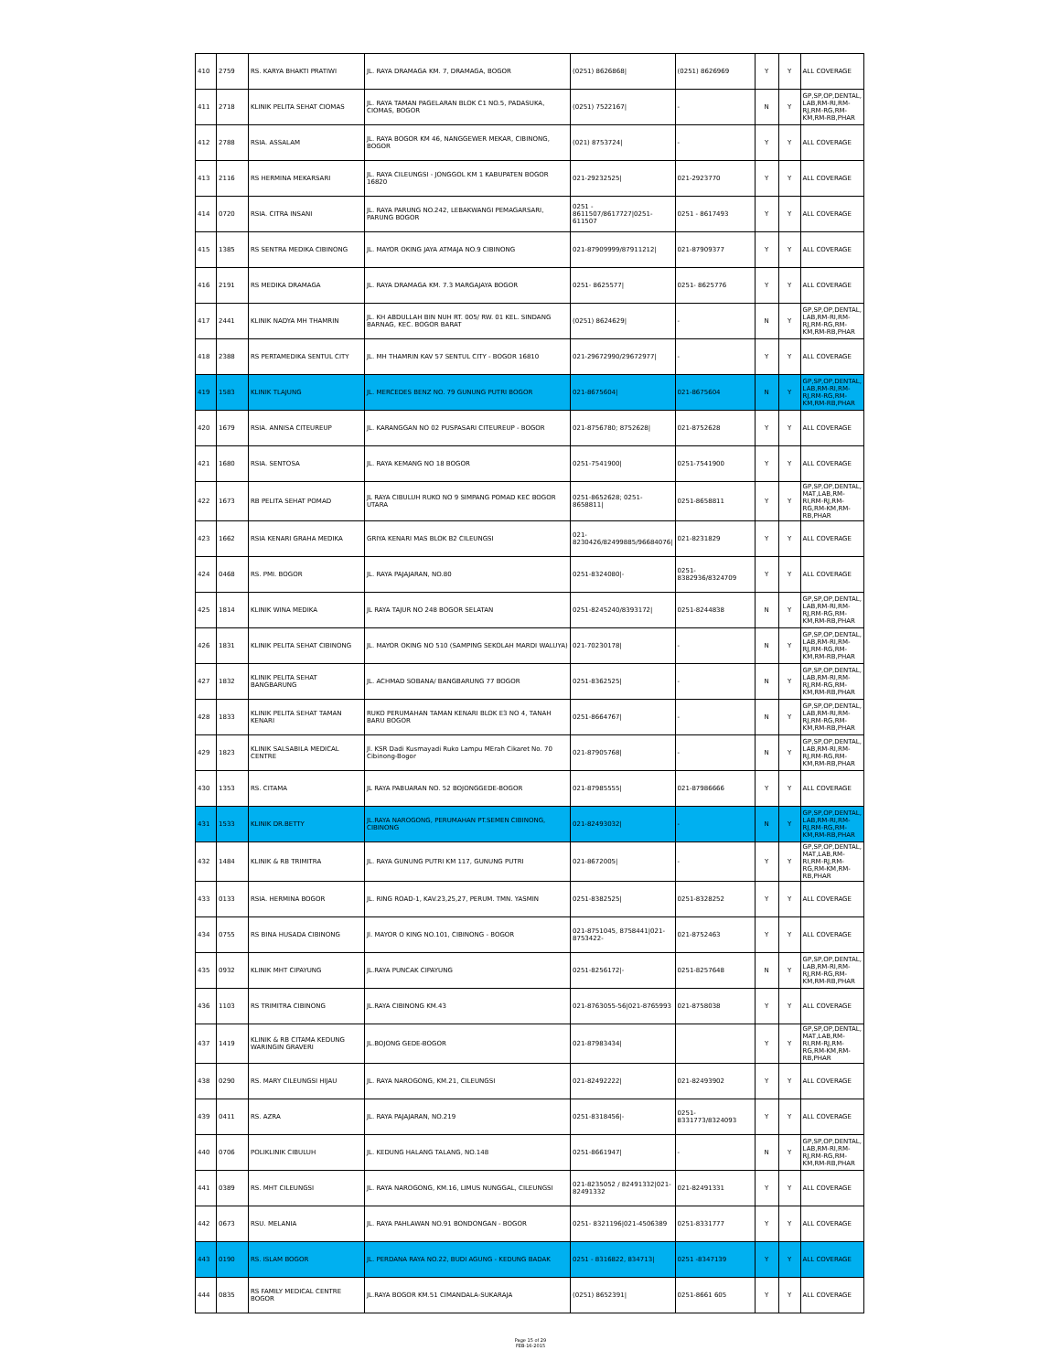| 410 | 2759 | RS. KARYA BHAKTI PRATIWI | JL. RAYA DRAMAGA KM. 7, DRAMAGA, BOGOR | (0251) 8626868/ | (0251) 8626969 | Y | Y | ALL COVERAGE |
| 411 | 2718 | KLINIK PELITA SEHAT CIOMAS | JL. RAYA TAMAN PAGELARAN BLOK C1 NO.5, PADASUKA, CIOMAS, BOGOR | (0251) 7522167/ | - | N | Y | GP,SP,OP,DENTAL, LAB,RM-RI,RM-RJ,RM-RG,RM-KM,RM-RB,PHAR |
| 412 | 2788 | RSIA. ASSALAM | JL. RAYA BOGOR KM 46, NANGGEWER MEKAR, CIBINONG, BOGOR | (021) 8753724/ | - | Y | Y | ALL COVERAGE |
| 413 | 2116 | RS HERMINA MEKARSARI | JL. RAYA CILEUNGSI - JONGGOL KM 1 KABUPATEN BOGOR 16820 | 021-29232525/ | 021-2923770 | Y | Y | ALL COVERAGE |
| 414 | 0720 | RSIA. CITRA INSANI | JL. RAYA PARUNG NO.242, LEBAKWANGI PEMAGARSARI, PARUNG BOGOR | 0251 - 8611507/8617727/0251-611507 | 0251 - 8617493 | Y | Y | ALL COVERAGE |
| 415 | 1385 | RS SENTRA MEDIKA CIBINONG | JL. MAYOR OKING JAYA ATMAJA NO.9 CIBINONG | 021-87909999/87911212/ | 021-87909377 | Y | Y | ALL COVERAGE |
| 416 | 2191 | RS MEDIKA DRAMAGA | JL. RAYA DRAMAGA KM. 7.3 MARGAJAYA BOGOR | 0251- 8625577/ | 0251- 8625776 | Y | Y | ALL COVERAGE |
| 417 | 2441 | KLINIK NADYA MH THAMRIN | JL. KH ABDULLAH BIN NUH RT. 005/ RW. 01 KEL. SINDANG BARNAG, KEC. BOGOR BARAT | (0251) 8624629/ | - | N | Y | GP,SP,OP,DENTAL, LAB,RM-RI,RM-RJ,RM-RG,RM-KM,RM-RB,PHAR |
| 418 | 2388 | RS PERTAMEDIKA SENTUL CITY | JL. MH THAMRIN KAV 57 SENTUL CITY - BOGOR 16810 | 021-29672990/29672977/ | - | Y | Y | ALL COVERAGE |
| 419 | 1583 | KLINIK TLAJUNG | JL. MERCEDES BENZ NO. 79 GUNUNG PUTRI BOGOR | 021-8675604/ | 021-8675604 | N | Y | GP,SP,OP,DENTAL, LAB,RM-RI,RM-RJ,RM-RG,RM-KM,RM-RB,PHAR |
| 420 | 1679 | RSIA. ANNISA CITEUREUP | JL. KARANGGAN NO 02 PUSPASARI CITEUREUP - BOGOR | 021-8756780; 8752628/ | 021-8752628 | Y | Y | ALL COVERAGE |
| 421 | 1680 | RSIA. SENTOSA | JL. RAYA KEMANG NO 18 BOGOR | 0251-7541900/ | 0251-7541900 | Y | Y | ALL COVERAGE |
| 422 | 1673 | RB PELITA SEHAT POMAD | JL RAYA CIBULUH RUKO NO 9 SIMPANG POMAD KEC BOGOR UTARA | 0251-8652628; 0251-8658811/ | 0251-8658811 | Y | Y | GP,SP,OP,DENTAL, MAT,LAB,RM-RI,RM-RJ,RM-RG,RM-KM,RM-RB,PHAR |
| 423 | 1662 | RSIA KENARI GRAHA MEDIKA | GRIYA KENARI MAS BLOK B2 CILEUNGSI | 021-8230426/82499885/96684076/ | 021-8231829 | Y | Y | ALL COVERAGE |
| 424 | 0468 | RS. PMI. BOGOR | JL. RAYA PAJAJARAN, NO.80 | 0251-8324080/- | 0251-8382936/8324709 | Y | Y | ALL COVERAGE |
| 425 | 1814 | KLINIK WINA MEDIKA | JL RAYA TAJUR NO 248 BOGOR SELATAN | 0251-8245240/8393172/ | 0251-8244838 | N | Y | GP,SP,OP,DENTAL, LAB,RM-RI,RM-RJ,RM-RG,RM-KM,RM-RB,PHAR |
| 426 | 1831 | KLINIK PELITA SEHAT CIBINONG | JL. MAYOR OKING NO 510 (SAMPING SEKOLAH MARDI WALUYA) | 021-70230178/ | - | N | Y | GP,SP,OP,DENTAL, LAB,RM-RI,RM-RJ,RM-RG,RM-KM,RM-RB,PHAR |
| 427 | 1832 | KLINIK PELITA SEHAT BANGBARUNG | JL. ACHMAD SOBANA/ BANGBARUNG 77 BOGOR | 0251-8362525/ | - | N | Y | GP,SP,OP,DENTAL, LAB,RM-RI,RM-RJ,RM-RG,RM-KM,RM-RB,PHAR |
| 428 | 1833 | KLINIK PELITA SEHAT TAMAN KENARI | RUKO PERUMAHAN TAMAN KENARI BLOK E3 NO 4, TANAH BARU BOGOR | 0251-8664767/ | - | N | Y | GP,SP,OP,DENTAL, LAB,RM-RI,RM-RJ,RM-RG,RM-KM,RM-RB,PHAR |
| 429 | 1823 | KLINIK SALSABILA MEDICAL CENTRE | Jl. KSR Dadi Kusmayadi Ruko Lampu MErah Cikaret No. 70 Cibinong-Bogor | 021-87905768/ | - | N | Y | GP,SP,OP,DENTAL, LAB,RM-RI,RM-RJ,RM-RG,RM-KM,RM-RB,PHAR |
| 430 | 1353 | RS. CITAMA | JL RAYA PABUARAN NO. 52 BOJONGGEDE-BOGOR | 021-87985555/ | 021-87986666 | Y | Y | ALL COVERAGE |
| 431 | 1533 | KLINIK DR.BETTY | JL.RAYA NAROGONG, PERUMAHAN PT.SEMEN CIBINONG, CIBINONG | 021-82493032/ | - | N | Y | GP,SP,OP,DENTAL, LAB,RM-RI,RM-RJ,RM-RG,RM-KM,RM-RB,PHAR |
| 432 | 1484 | KLINIK & RB TRIMITRA | JL. RAYA GUNUNG PUTRI KM 117, GUNUNG PUTRI | 021-8672005/ | - | Y | Y | GP,SP,OP,DENTAL, MAT,LAB,RM-RI,RM-RJ,RM-RG,RM-KM,RM-RB,PHAR |
| 433 | 0133 | RSIA. HERMINA BOGOR | JL. RING ROAD-1, KAV.23,25,27, PERUM. TMN. YASMIN | 0251-8382525/ | 0251-8328252 | Y | Y | ALL COVERAGE |
| 434 | 0755 | RS BINA HUSADA CIBINONG | Jl. MAYOR O KING NO.101, CIBINONG - BOGOR | 021-8751045, 8758441/021-8753422- | 021-8752463 | Y | Y | ALL COVERAGE |
| 435 | 0932 | KLINIK MHT CIPAYUNG | JL.RAYA PUNCAK CIPAYUNG | 0251-8256172/- | 0251-8257648 | N | Y | GP,SP,OP,DENTAL, LAB,RM-RI,RM-RJ,RM-RG,RM-KM,RM-RB,PHAR |
| 436 | 1103 | RS TRIMITRA CIBINONG | JL.RAYA CIBINONG KM.43 | 021-8763055-56/021-8765993 | 021-8758038 | Y | Y | ALL COVERAGE |
| 437 | 1419 | KLINIK & RB CITAMA KEDUNG WARINGIN GRAVERI | JL.BOJONG GEDE-BOGOR | 021-87983434/ | | Y | Y | GP,SP,OP,DENTAL, MAT,LAB,RM-RI,RM-RJ,RM-RG,RM-KM,RM-RB,PHAR |
| 438 | 0290 | RS. MARY CILEUNGSI HIJAU | JL. RAYA NAROGONG, KM.21, CILEUNGSI | 021-82492222/ | 021-82493902 | Y | Y | ALL COVERAGE |
| 439 | 0411 | RS. AZRA | JL. RAYA PAJAJARAN, NO.219 | 0251-8318456/- | 0251-8331773/8324093 | Y | Y | ALL COVERAGE |
| 440 | 0706 | POLIKLINIK CIBULUH | JL. KEDUNG HALANG TALANG, NO.148 | 0251-8661947/ | - | N | Y | GP,SP,OP,DENTAL, LAB,RM-RI,RM-RJ,RM-RG,RM-KM,RM-RB,PHAR |
| 441 | 0389 | RS. MHT CILEUNGSI | JL. RAYA NAROGONG, KM.16, LIMUS NUNGGAL, CILEUNGSI | 021-8235052 / 82491332/021-82491332 | 021-82491331 | Y | Y | ALL COVERAGE |
| 442 | 0673 | RSU. MELANIA | JL. RAYA PAHLAWAN NO.91 BONDONGAN - BOGOR | 0251- 8321196/021-4506389 | 0251-8331777 | Y | Y | ALL COVERAGE |
| 443 | 0190 | RS. ISLAM BOGOR | JL. PERDANA RAYA NO.22, BUDI AGUNG - KEDUNG BADAK | 0251 - 8316822, 834713/ | 0251 -8347139 | Y | Y | ALL COVERAGE |
| 444 | 0835 | RS FAMILY MEDICAL CENTRE BOGOR | JL.RAYA BOGOR KM.51 CIMANDALA-SUKARAJA | (0251) 8652391/ | 0251-8661 605 | Y | Y | ALL COVERAGE |
Page 15 of 29
FEB-16-2015